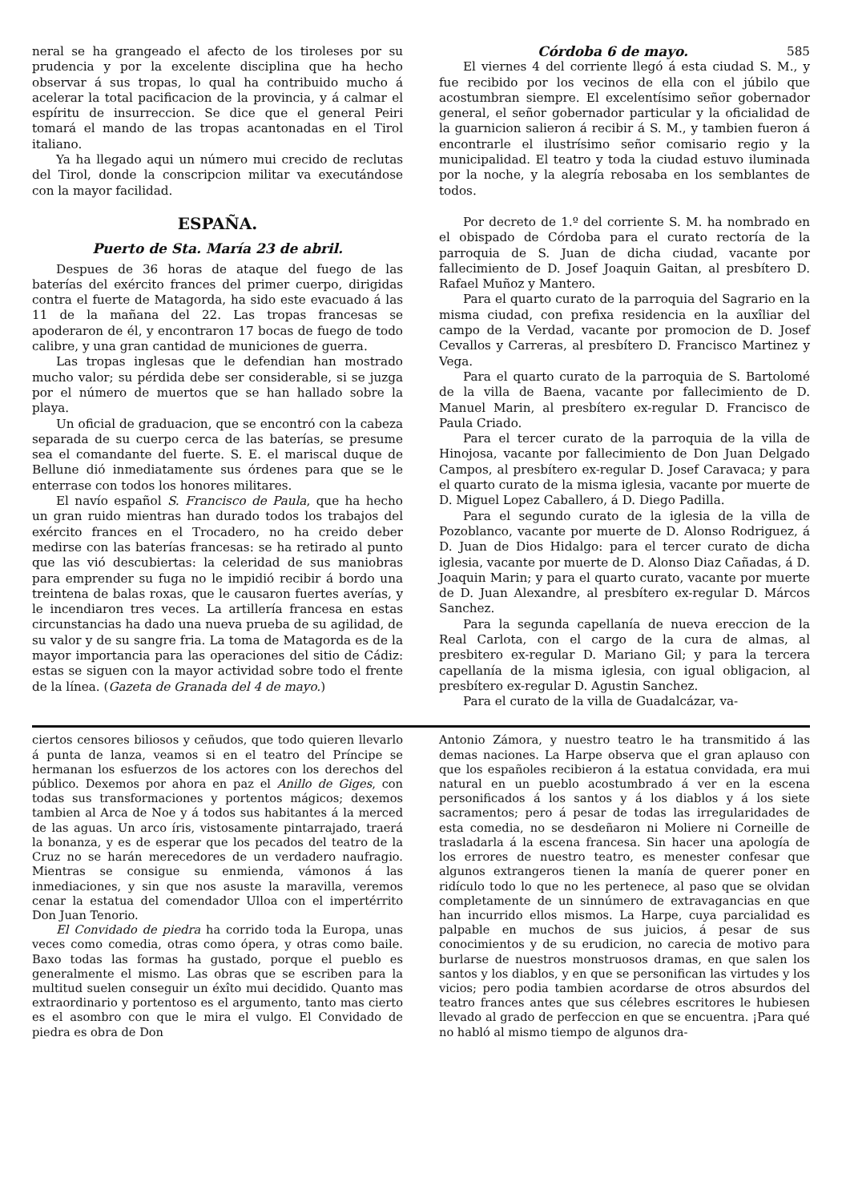neral se ha grangeado el afecto de los tiroleses por su prudencia y por la excelente disciplina que ha hecho observar á sus tropas, lo qual ha contribuido mucho á acelerar la total pacificacion de la provincia, y á calmar el espíritu de insurreccion. Se dice que el general Peiri tomará el mando de las tropas acantonadas en el Tirol italiano.
Ya ha llegado aqui un número mui crecido de reclutas del Tirol, donde la conscripcion militar va executándose con la mayor facilidad.
ESPAÑA.
Puerto de Sta. María 23 de abril.
Despues de 36 horas de ataque del fuego de las baterías del exército frances del primer cuerpo, dirigidas contra el fuerte de Matagorda, ha sido este evacuado á las 11 de la mañana del 22. Las tropas francesas se apoderaron de él, y encontraron 17 bocas de fuego de todo calibre, y una gran cantidad de municiones de guerra.
Las tropas inglesas que le defendian han mostrado mucho valor; su pérdida debe ser considerable, si se juzga por el número de muertos que se han hallado sobre la playa.
Un oficial de graduacion, que se encontró con la cabeza separada de su cuerpo cerca de las baterías, se presume sea el comandante del fuerte. S. E. el mariscal duque de Bellune dió inmediatamente sus órdenes para que se le enterrase con todos los honores militares.
El navío español S. Francisco de Paula, que ha hecho un gran ruido mientras han durado todos los trabajos del exército frances en el Trocadero, no ha creido deber medirse con las baterías francesas: se ha retirado al punto que las vió descubiertas: la celeridad de sus maniobras para emprender su fuga no le impidió recibir á bordo una treintena de balas roxas, que le causaron fuertes averías, y le incendiaron tres veces. La artillería francesa en estas circunstancias ha dado una nueva prueba de su agilidad, de su valor y de su sangre fria. La toma de Matagorda es de la mayor importancia para las operaciones del sitio de Cádiz: estas se siguen con la mayor actividad sobre todo el frente de la línea. (Gazeta de Granada del 4 de mayo.)
Córdoba 6 de mayo. 585
El viernes 4 del corriente llegó á esta ciudad S. M., y fue recibido por los vecinos de ella con el júbilo que acostumbran siempre. El excelentísimo señor gobernador general, el señor gobernador particular y la oficialidad de la guarnicion salieron á recibir á S. M., y tambien fueron á encontrarle el ilustrísimo señor comisario regio y la municipalidad. El teatro y toda la ciudad estuvo iluminada por la noche, y la alegría rebosaba en los semblantes de todos.
Por decreto de 1.º del corriente S. M. ha nombrado en el obispado de Córdoba para el curato rectoría de la parroquia de S. Juan de dicha ciudad, vacante por fallecimiento de D. Josef Joaquin Gaitan, al presbítero D. Rafael Muñoz y Mantero.
Para el quarto curato de la parroquia del Sagrario en la misma ciudad, con prefixa residencia en la auxîliar del campo de la Verdad, vacante por promocion de D. Josef Cevallos y Carreras, al presbítero D. Francisco Martinez y Vega.
Para el quarto curato de la parroquia de S. Bartolomé de la villa de Baena, vacante por fallecimiento de D. Manuel Marin, al presbítero ex-regular D. Francisco de Paula Criado.
Para el tercer curato de la parroquia de la villa de Hinojosa, vacante por fallecimiento de Don Juan Delgado Campos, al presbítero ex-regular D. Josef Caravaca; y para el quarto curato de la misma iglesia, vacante por muerte de D. Miguel Lopez Caballero, á D. Diego Padilla.
Para el segundo curato de la iglesia de la villa de Pozoblanco, vacante por muerte de D. Alonso Rodriguez, á D. Juan de Dios Hidalgo: para el tercer curato de dicha iglesia, vacante por muerte de D. Alonso Diaz Cañadas, á D. Joaquin Marin; y para el quarto curato, vacante por muerte de D. Juan Alexandre, al presbítero ex-regular D. Márcos Sanchez.
Para la segunda capellanía de nueva ereccion de la Real Carlota, con el cargo de la cura de almas, al presbitero ex-regular D. Mariano Gil; y para la tercera capellanía de la misma iglesia, con igual obligacion, al presbítero ex-regular D. Agustin Sanchez.
Para el curato de la villa de Guadalcázar, va-
ciertos censores biliosos y ceñudos, que todo quieren llevarlo á punta de lanza, veamos si en el teatro del Príncipe se hermanan los esfuerzos de los actores con los derechos del público. Dexemos por ahora en paz el Anillo de Giges, con todas sus transformaciones y portentos mágicos; dexemos tambien al Arca de Noe y á todos sus habitantes á la merced de las aguas. Un arco íris, vistosamente pintarrajado, traerá la bonanza, y es de esperar que los pecados del teatro de la Cruz no se harán merecedores de un verdadero naufragio. Mientras se consigue su enmienda, vámonos á las inmediaciones, y sin que nos asuste la maravilla, veremos cenar la estatua del comendador Ulloa con el impertérrito Don Juan Tenorio.
El Convidado de piedra ha corrido toda la Europa, unas veces como comedia, otras como ópera, y otras como baile. Baxo todas las formas ha gustado, porque el pueblo es generalmente el mismo. Las obras que se escriben para la multitud suelen conseguir un éxîto mui decidido. Quanto mas extraordinario y portentoso es el argumento, tanto mas cierto es el asombro con que le mira el vulgo. El Convidado de piedra es obra de Don
Antonio Zámora, y nuestro teatro le ha transmitido á las demas naciones. La Harpe observa que el gran aplauso con que los españoles recibieron á la estatua convidada, era mui natural en un pueblo acostumbrado á ver en la escena personificados á los santos y á los diablos y á los siete sacramentos; pero á pesar de todas las irregularidades de esta comedia, no se desdeñaron ni Moliere ni Corneille de trasladarla á la escena francesa. Sin hacer una apología de los errores de nuestro teatro, es menester confesar que algunos extrangeros tienen la manía de querer poner en ridículo todo lo que no les pertenece, al paso que se olvidan completamente de un sinnúmero de extravagancias en que han incurrido ellos mismos. La Harpe, cuya parcialidad es palpable en muchos de sus juicios, á pesar de sus conocimientos y de su erudicion, no carecia de motivo para burlarse de nuestros monstruosos dramas, en que salen los santos y los diablos, y en que se personifican las virtudes y los vicios; pero podia tambien acordarse de otros absurdos del teatro frances antes que sus célebres escritores le hubiesen llevado al grado de perfeccion en que se encuentra. ¡Para qué no habló al mismo tiempo de algunos dra-